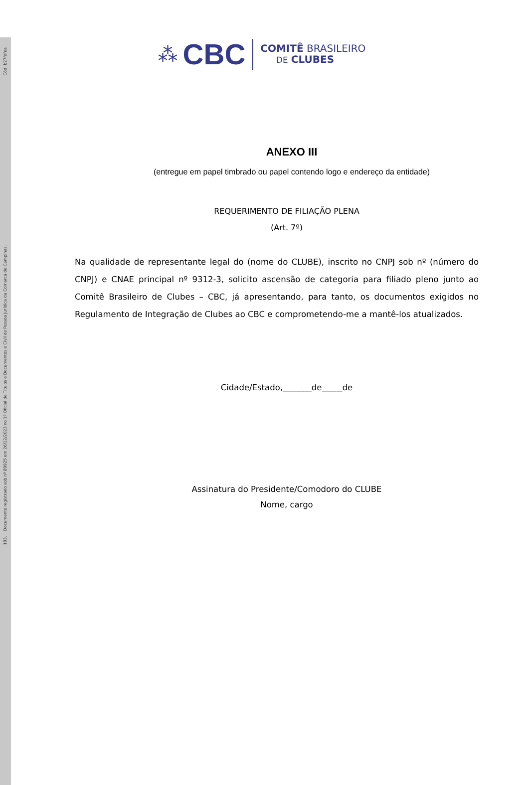Cód: b27fdfea
193. Documento registrado sob nº 89925 em 26/12/2023 no 1º Oficial de Títulos e Documentos e Civil de Pessoa Jurídica da Comarca de Campinas.
⁂ CBC
COMITÊ BRASILEIRO
DE CLUBES
ANEXO III
(entregue em papel timbrado ou papel contendo logo e endereço da entidade)
REQUERIMENTO DE FILIAÇÃO PLENA
(Art. 7º)
Na qualidade de representante legal do (nome do CLUBE), inscrito no CNPJ sob nº (número do CNPJ) e CNAE principal nº 9312-3, solicito ascensão de categoria para filiado pleno junto ao Comitê Brasileiro de Clubes – CBC, já apresentando, para tanto, os documentos exigidos no Regulamento de Integração de Clubes ao CBC e comprometendo-me a mantê-los atualizados.
Cidade/Estado,_______de_____de
Assinatura do Presidente/Comodoro do CLUBE
Nome, cargo